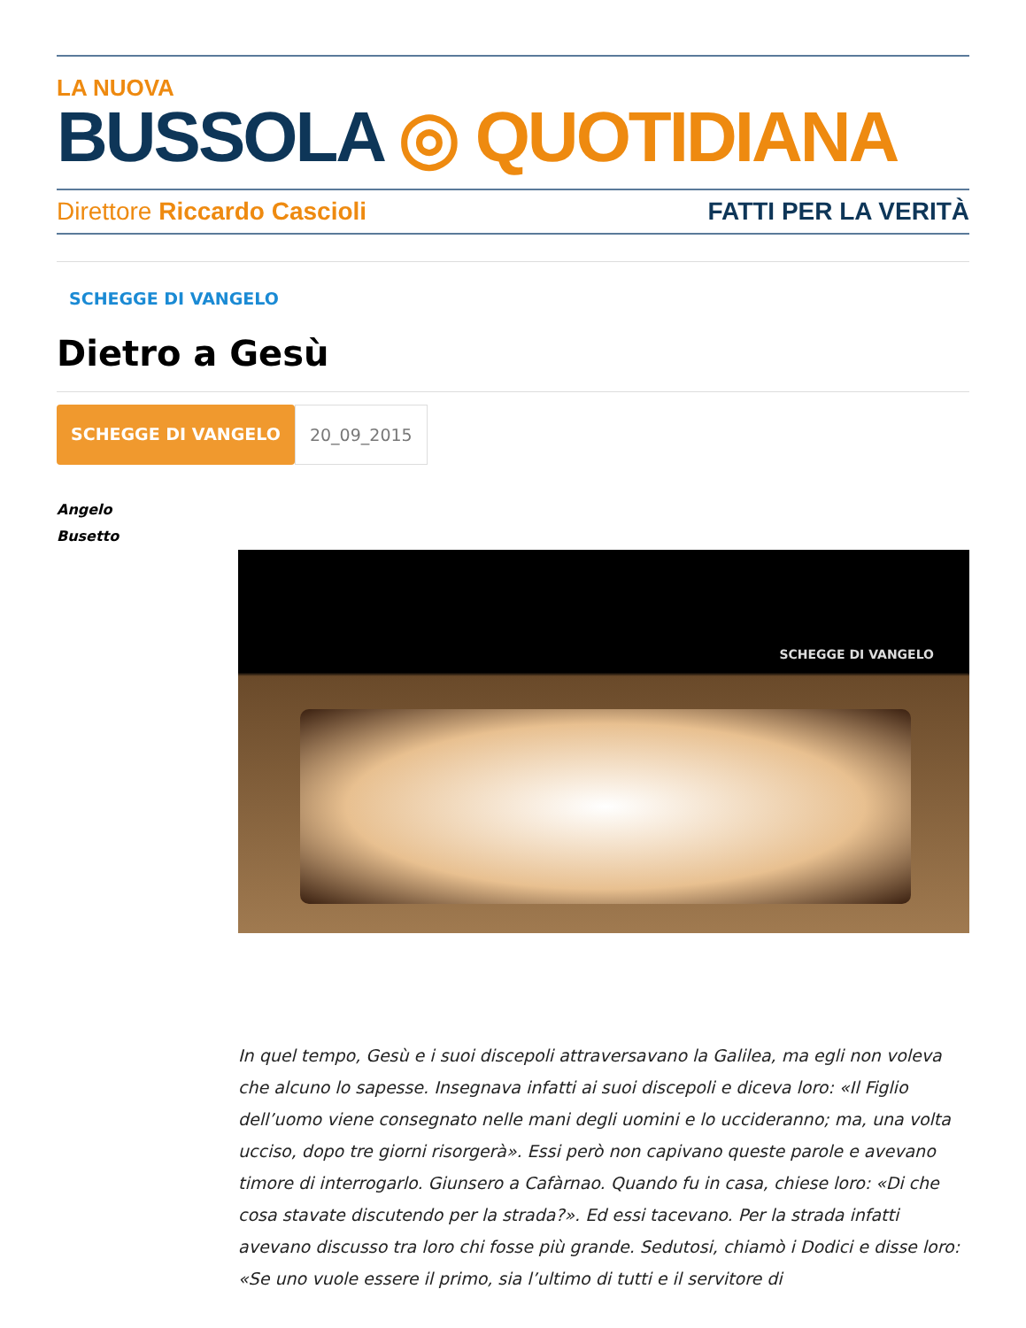LA NUOVA
BUSSOLA ◎ QUOTIDIANA
Direttore Riccardo Cascioli FATTI PER LA VERITÀ
SCHEGGE DI VANGELO
Dietro a Gesù
SCHEGGE DI VANGELO 20_09_2015
Angelo
Busetto
SCHEGGE DI VANGELO
In quel tempo, Gesù e i suoi discepoli attraversavano la Galilea, ma egli non voleva che alcuno lo sapesse. Insegnava infatti ai suoi discepoli e diceva loro: «Il Figlio dell’uomo viene consegnato nelle mani degli uomini e lo uccideranno; ma, una volta ucciso, dopo tre giorni risorgerà». Essi però non capivano queste parole e avevano timore di interrogarlo. Giunsero a Cafàrnao. Quando fu in casa, chiese loro: «Di che cosa stavate discutendo per la strada?». Ed essi tacevano. Per la strada infatti avevano discusso tra loro chi fosse più grande. Sedutosi, chiamò i Dodici e disse loro: «Se uno vuole essere il primo, sia l’ultimo di tutti e il servitore di